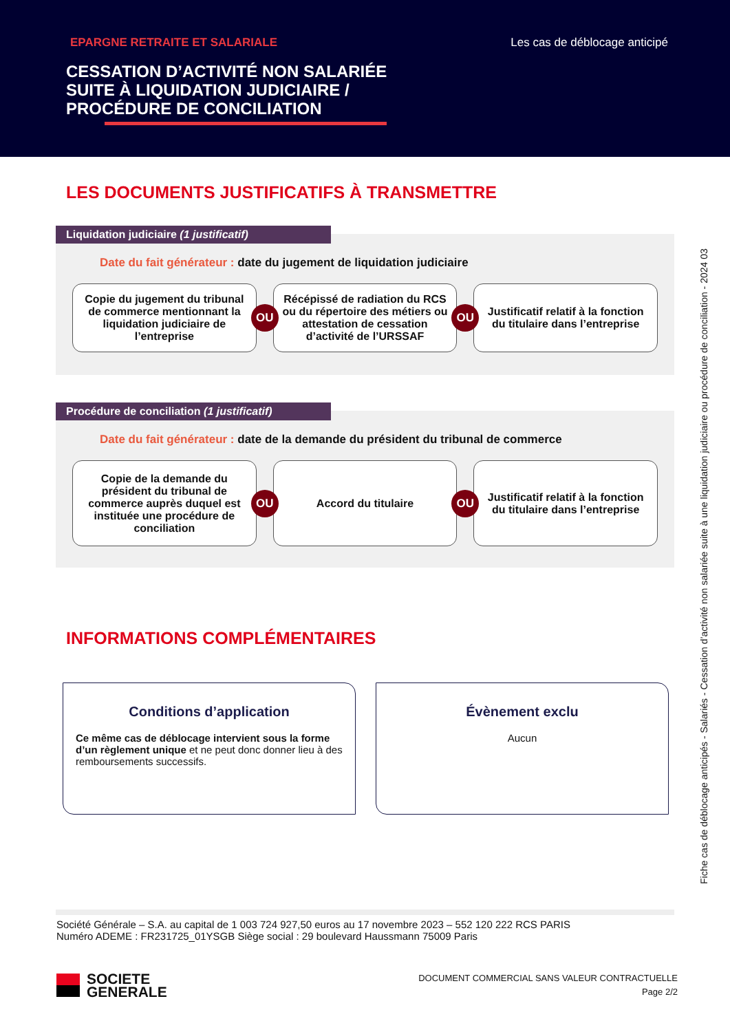EPARGNE RETRAITE ET SALARIALE Les cas de déblocage anticipé
CESSATION D’ACTIVITÉ NON SALARIÉE
SUITE À LIQUIDATION JUDICIAIRE /
PROCÉDURE DE CONCILIATION
LES DOCUMENTS JUSTIFICATIFS À TRANSMETTRE
Liquidation judiciaire (1 justificatif)
Date du fait générateur : date du jugement de liquidation judiciaire
Copie du jugement du tribunal de commerce mentionnant la liquidation judiciaire de l’entreprise
OU
Récépissé de radiation du RCS ou du répertoire des métiers ou attestation de cessation d’activité de l’URSSAF
OU
Justificatif relatif à la fonction du titulaire dans l’entreprise
Procédure de conciliation (1 justificatif)
Date du fait générateur : date de la demande du président du tribunal de commerce
Copie de la demande du président du tribunal de commerce auprès duquel est instituée une procédure de conciliation
OU
Accord du titulaire
OU
Justificatif relatif à la fonction du titulaire dans l’entreprise
INFORMATIONS COMPLÉMENTAIRES
Conditions d’application
Ce même cas de déblocage intervient sous la forme d’un règlement unique et ne peut donc donner lieu à des remboursements successifs.
Évènement exclu
Aucun
Fiche cas de déblocage anticipés - Salariés - Cessation d’activité non salariée suite à une liquidation judiciaire ou procédure de conciliation - 2024 03
Société Générale – S.A. au capital de 1 003 724 927,50 euros au 17 novembre 2023 – 552 120 222 RCS PARIS
Numéro ADEME : FR231725_01YSGB Siège social : 29 boulevard Haussmann 75009 Paris
SOCIETE
GENERALE
DOCUMENT COMMERCIAL SANS VALEUR CONTRACTUELLE
Page 2/2